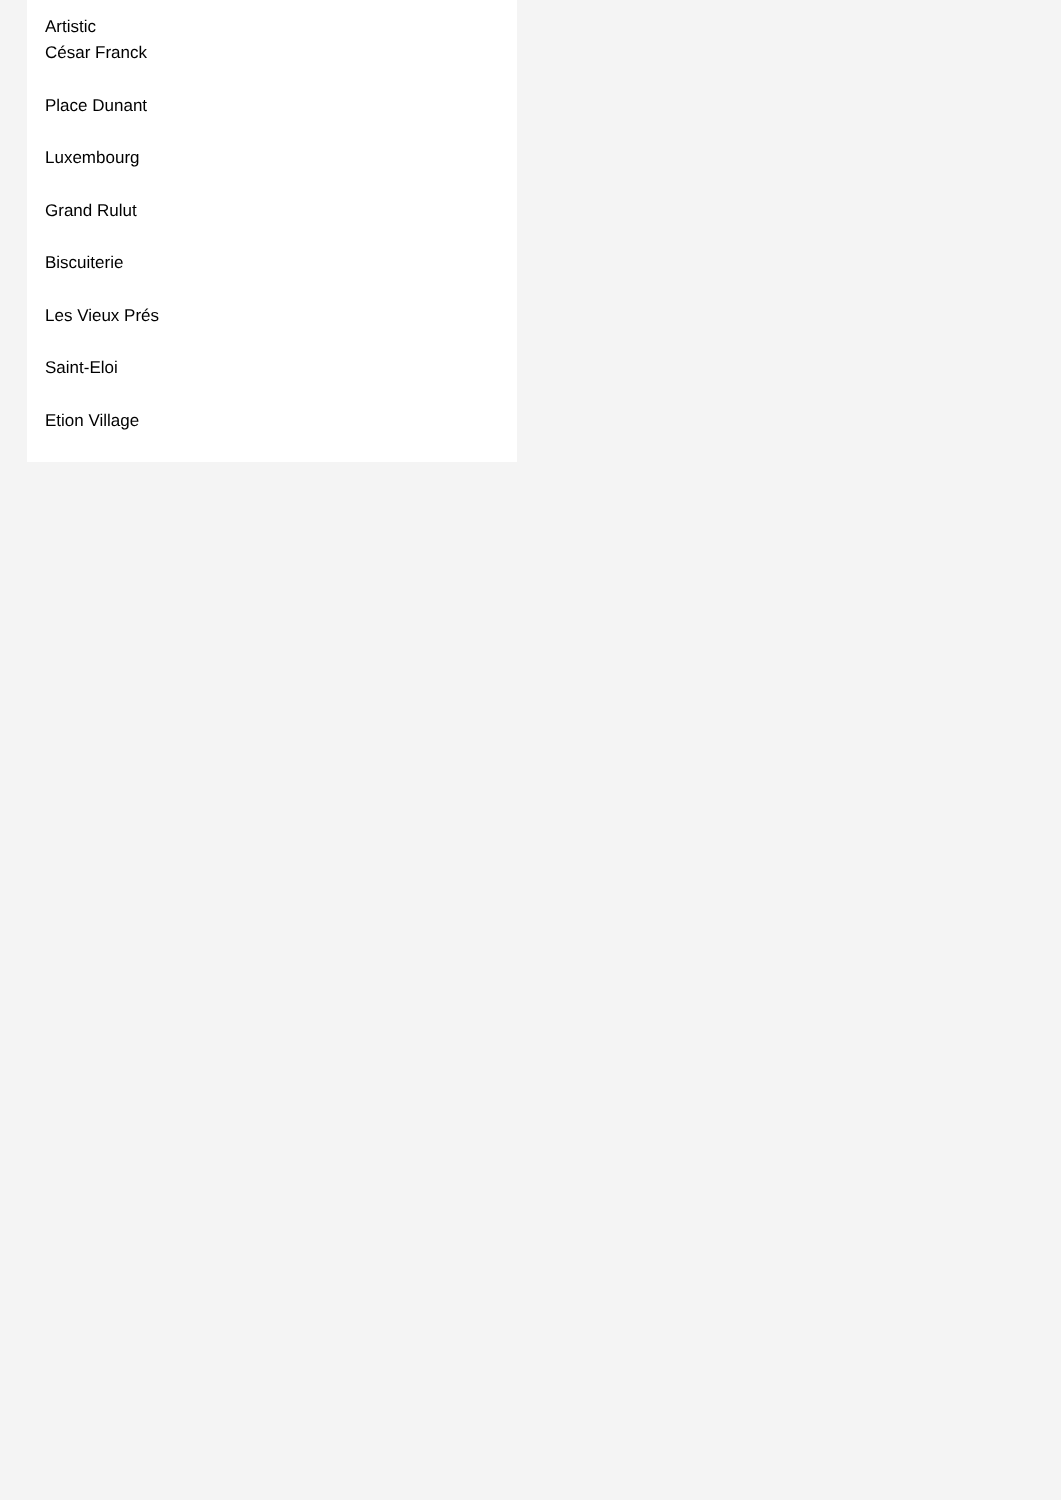Artistic
César Franck
Place Dunant
Luxembourg
Grand Rulut
Biscuiterie
Les Vieux Prés
Saint-Eloi
Etion Village